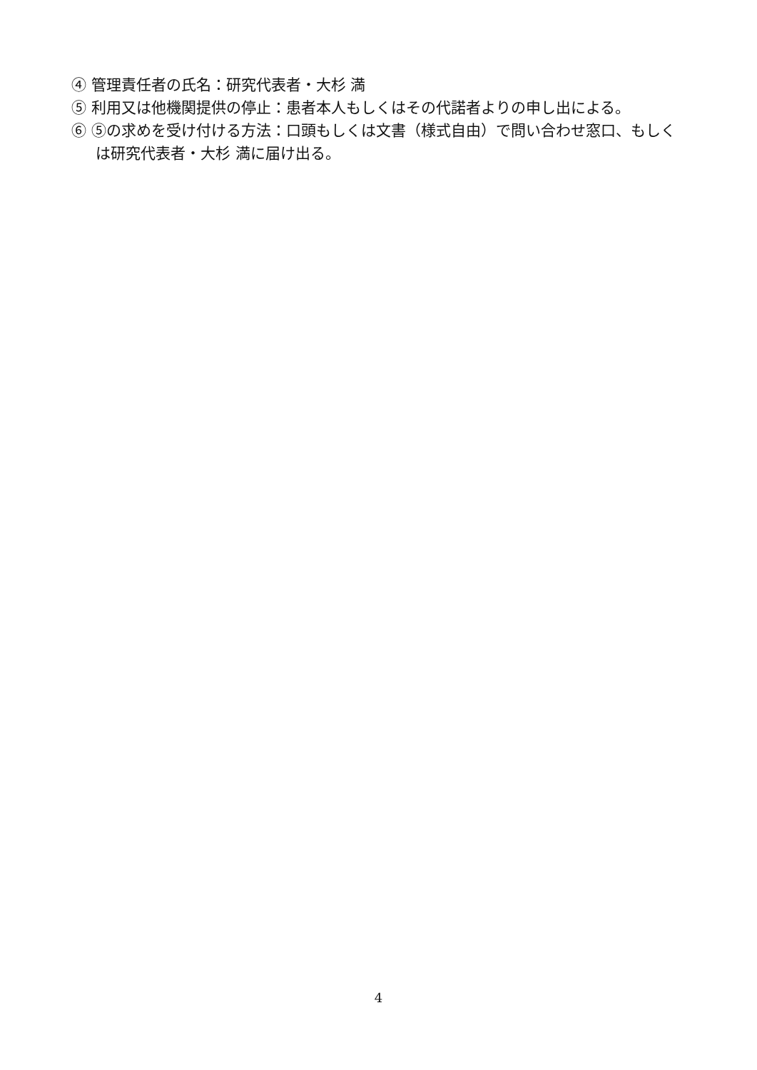④ 管理責任者の氏名：研究代表者・大杉 満
⑤ 利用又は他機関提供の停止：患者本人もしくはその代諾者よりの申し出による。
⑥ ⑤の求めを受け付ける方法：口頭もしくは文書（様式自由）で問い合わせ窓口、もしくは研究代表者・大杉 満に届け出る。
4